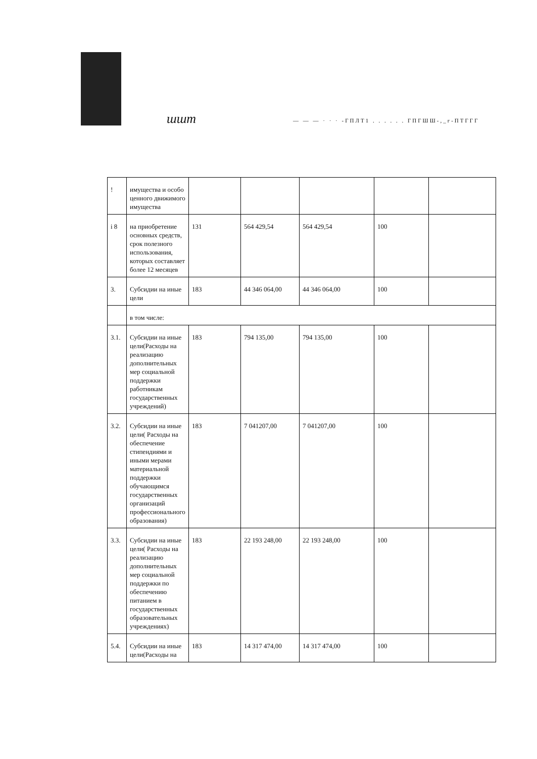шшт
— — — · · · -ГПЛТ1 . . . . . . ГПГШШ-,_г-ПТГГГ
| ! | имущества и особо ценного движимого имущества | | | | | |
| i 8 | на приобретение основных средств, срок полезного использования, которых составляет более 12 месяцев | 131 | 564 429,54 | 564 429,54 | 100 | |
| 3. | Субсидии на иные цели | 183 | 44 346 064,00 | 44 346 064,00 | 100 | |
| | в том числе: | | | | | |
| 3.1. | Субсидии на иные цели(Расходы на реализацию дополнительных мер социальной поддержки работникам государственных учреждений) | 183 | 794 135,00 | 794 135,00 | 100 | |
| 3.2. | Субсидии на иные цели( Расходы на обеспечение стипендиями и иными мерами материальной поддержки обучающимся государственных организаций профессионального образования) | 183 | 7 041207,00 | 7 041207,00 | 100 | |
| 3.3. | Субсидии на иные цели( Расходы на реализацию дополнительных мер социальной поддержки по обеспечению питанием в государственных образовательных учреждениях) | 183 | 22 193 248,00 | 22 193 248,00 | 100 | |
| 5.4. | Субсидии на иные цели(Расходы на | 183 | 14 317 474,00 | 14 317 474,00 | 100 | |